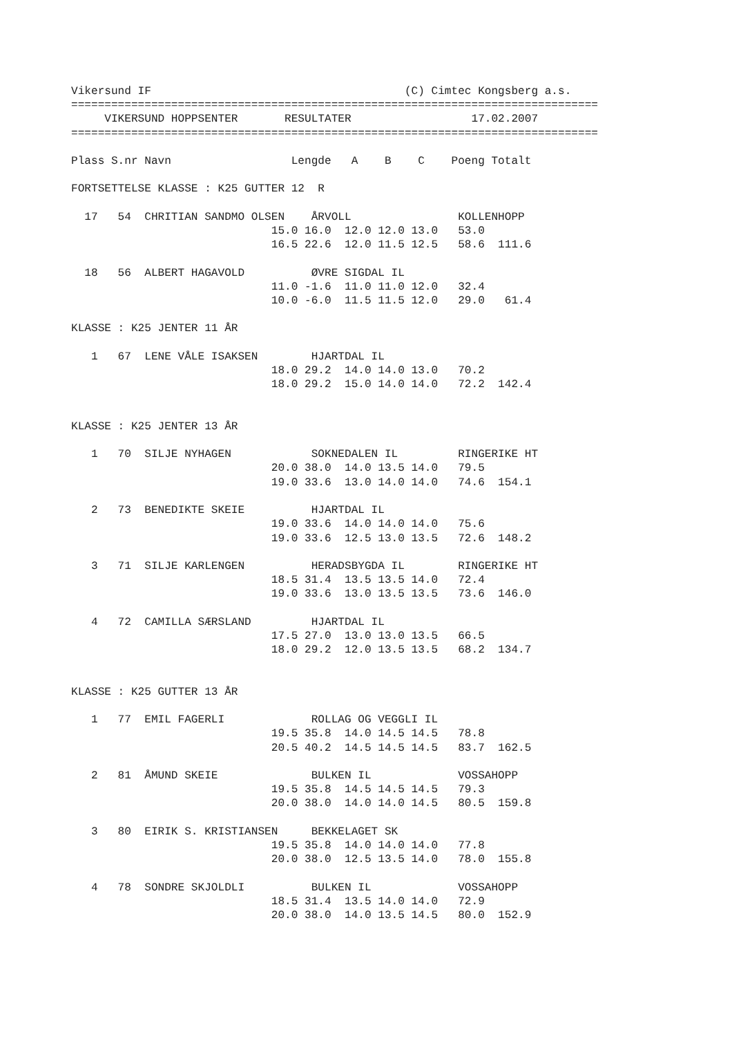Vikersund IF                                      (C) Cimtec Kongsberg a.s.
===============================================================================
     VIKERSUND HOPPSENTER       RESULTATER                  17.02.2007
===============================================================================

Plass S.nr Navn                  Lengde   A    B    C    Poeng Totalt

FORTSETTELSE KLASSE : K25 GUTTER 12  R

  17   54  CHRITIAN SANDMO OLSEN    ÅRVOLL                KOLLENHOPP
                              15.0 16.0  12.0 12.0 13.0   53.0
                              16.5 22.6  12.0 11.5 12.5   58.6  111.6

  18   56  ALBERT HAGAVOLD          ØVRE SIGDAL IL
                              11.0 -1.6  11.0 11.0 12.0   32.4
                              10.0 -6.0  11.5 11.5 12.0   29.0   61.4

KLASSE : K25 JENTER 11 ÅR

   1   67  LENE VÅLE ISAKSEN        HJARTDAL IL
                              18.0 29.2  14.0 14.0 13.0   70.2
                              18.0 29.2  15.0 14.0 14.0   72.2  142.4


KLASSE : K25 JENTER 13 ÅR

   1   70  SILJE NYHAGEN            SOKNEDALEN IL         RINGERIKE HT
                              20.0 38.0  14.0 13.5 14.0   79.5
                              19.0 33.6  13.0 14.0 14.0   74.6  154.1

   2   73  BENEDIKTE SKEIE          HJARTDAL IL
                              19.0 33.6  14.0 14.0 14.0   75.6
                              19.0 33.6  12.5 13.0 13.5   72.6  148.2

   3   71  SILJE KARLENGEN          HERADSBYGDA IL        RINGERIKE HT
                              18.5 31.4  13.5 13.5 14.0   72.4
                              19.0 33.6  13.0 13.5 13.5   73.6  146.0

   4   72  CAMILLA SÆRSLAND         HJARTDAL IL
                              17.5 27.0  13.0 13.0 13.5   66.5
                              18.0 29.2  12.0 13.5 13.5   68.2  134.7


KLASSE : K25 GUTTER 13 ÅR

   1   77  EMIL FAGERLI             ROLLAG OG VEGGLI IL
                              19.5 35.8  14.0 14.5 14.5   78.8
                              20.5 40.2  14.5 14.5 14.5   83.7  162.5

   2   81  ÅMUND SKEIE              BULKEN IL             VOSSAHOPP
                              19.5 35.8  14.5 14.5 14.5   79.3
                              20.0 38.0  14.0 14.0 14.5   80.5  159.8

   3   80  EIRIK S. KRISTIANSEN     BEKKELAGET SK
                              19.5 35.8  14.0 14.0 14.0   77.8
                              20.0 38.0  12.5 13.5 14.0   78.0  155.8

   4   78  SONDRE SKJOLDLI          BULKEN IL             VOSSAHOPP
                              18.5 31.4  13.5 14.0 14.0   72.9
                              20.0 38.0  14.0 13.5 14.5   80.0  152.9